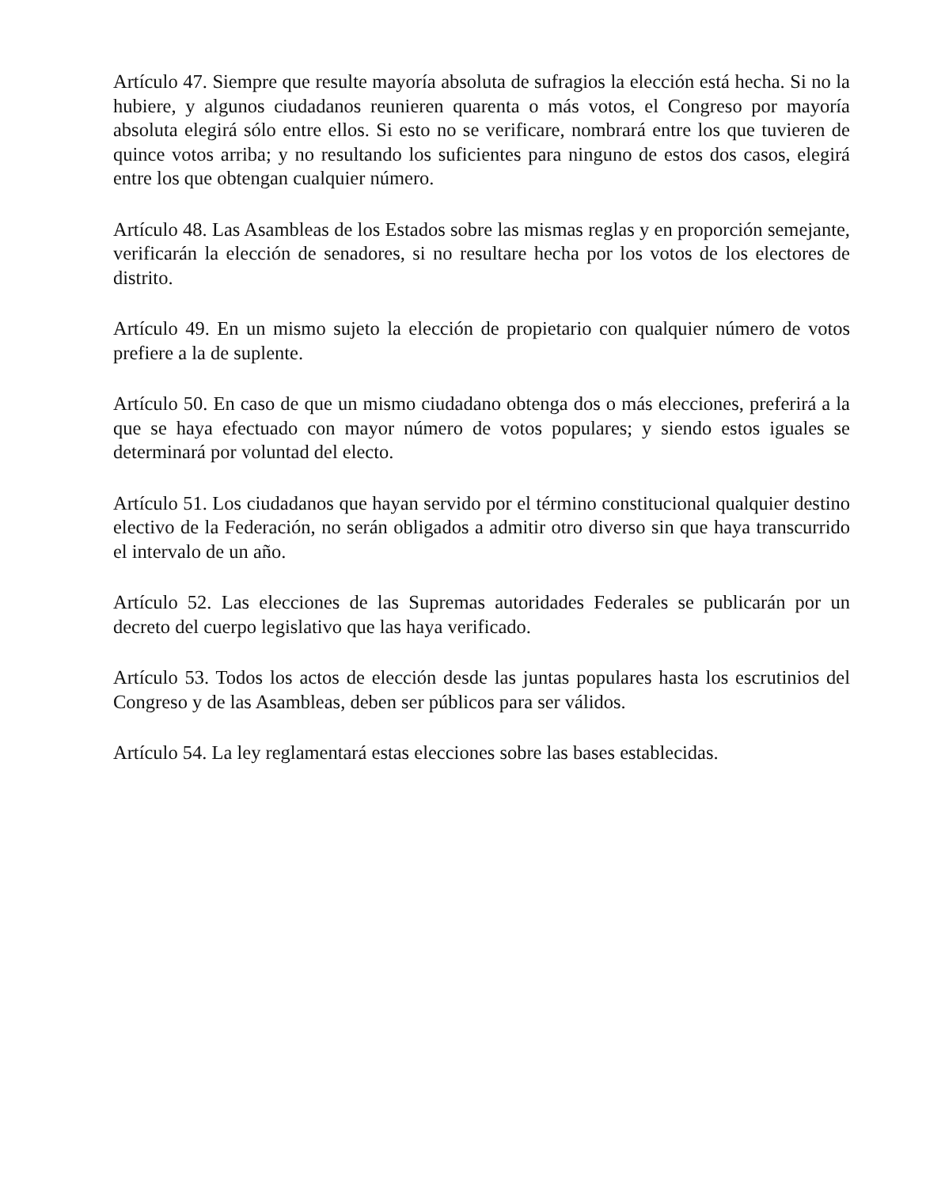Artículo 47. Siempre que resulte mayoría absoluta de sufragios la elección está hecha. Si no la hubiere, y algunos ciudadanos reunieren quarenta o más votos, el Congreso por mayoría absoluta elegirá sólo entre ellos. Si esto no se verificare, nombrará entre los que tuvieren de quince votos arriba; y no resultando los suficientes para ninguno de estos dos casos, elegirá entre los que obtengan cualquier número.
Artículo 48. Las Asambleas de los Estados sobre las mismas reglas y en proporción semejante, verificarán la elección de senadores, si no resultare hecha por los votos de los electores de distrito.
Artículo 49. En un mismo sujeto la elección de propietario con qualquier número de votos prefiere a la de suplente.
Artículo 50. En caso de que un mismo ciudadano obtenga dos o más elecciones, preferirá a la que se haya efectuado con mayor número de votos populares; y siendo estos iguales se determinará por voluntad del electo.
Artículo 51. Los ciudadanos que hayan servido por el término constitucional qualquier destino electivo de la Federación, no serán obligados a admitir otro diverso sin que haya transcurrido el intervalo de un año.
Artículo 52. Las elecciones de las Supremas autoridades Federales se publicarán por un decreto del cuerpo legislativo que las haya verificado.
Artículo 53. Todos los actos de elección desde las juntas populares hasta los escrutinios del Congreso y de las Asambleas, deben ser públicos para ser válidos.
Artículo 54. La ley reglamentará estas elecciones sobre las bases establecidas.